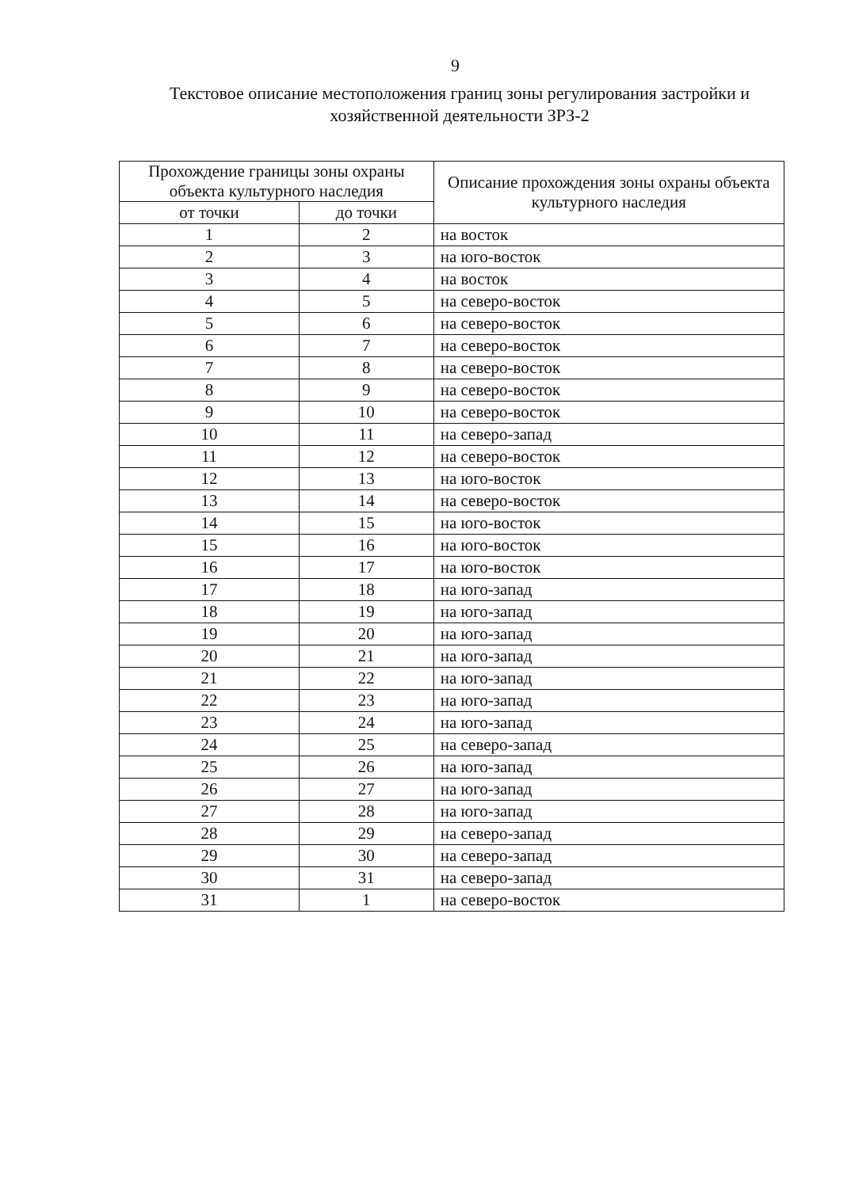9
Текстовое описание местоположения границ зоны регулирования застройки и хозяйственной деятельности ЗРЗ-2
| Прохождение границы зоны охраны объекта культурного наследия | | Описание прохождения зоны охраны объекта культурного наследия |
| --- | --- | --- |
| от точки | до точки | |
| 1 | 2 | на восток |
| 2 | 3 | на юго-восток |
| 3 | 4 | на восток |
| 4 | 5 | на северо-восток |
| 5 | 6 | на северо-восток |
| 6 | 7 | на северо-восток |
| 7 | 8 | на северо-восток |
| 8 | 9 | на северо-восток |
| 9 | 10 | на северо-восток |
| 10 | 11 | на северо-запад |
| 11 | 12 | на северо-восток |
| 12 | 13 | на юго-восток |
| 13 | 14 | на северо-восток |
| 14 | 15 | на юго-восток |
| 15 | 16 | на юго-восток |
| 16 | 17 | на юго-восток |
| 17 | 18 | на юго-запад |
| 18 | 19 | на юго-запад |
| 19 | 20 | на юго-запад |
| 20 | 21 | на юго-запад |
| 21 | 22 | на юго-запад |
| 22 | 23 | на юго-запад |
| 23 | 24 | на юго-запад |
| 24 | 25 | на северо-запад |
| 25 | 26 | на юго-запад |
| 26 | 27 | на юго-запад |
| 27 | 28 | на юго-запад |
| 28 | 29 | на северо-запад |
| 29 | 30 | на северо-запад |
| 30 | 31 | на северо-запад |
| 31 | 1 | на северо-восток |